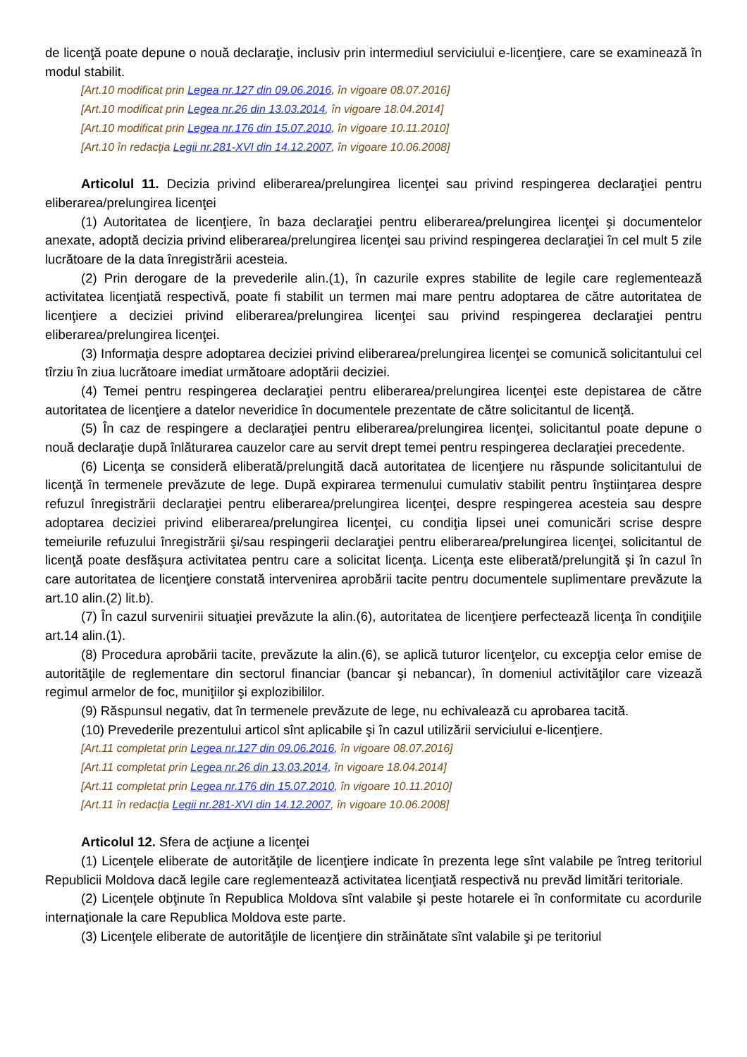de licenţă poate depune o nouă declaraţie, inclusiv prin intermediul serviciului e-licenţiere, care se examinează în modul stabilit.
[Art.10 modificat prin Legea nr.127 din 09.06.2016, în vigoare 08.07.2016]
[Art.10 modificat prin Legea nr.26 din 13.03.2014, în vigoare 18.04.2014]
[Art.10 modificat prin Legea nr.176 din 15.07.2010, în vigoare 10.11.2010]
[Art.10 în redacţia Legii nr.281-XVI din 14.12.2007, în vigoare 10.06.2008]
Articolul 11. Decizia privind eliberarea/prelungirea licenţei sau privind respingerea declaraţiei pentru eliberarea/prelungirea licenţei
(1) Autoritatea de licenţiere, în baza declaraţiei pentru eliberarea/prelungirea licenţei şi documentelor anexate, adoptă decizia privind eliberarea/prelungirea licenţei sau privind respingerea declaraţiei în cel mult 5 zile lucrătoare de la data înregistrării acesteia.
(2) Prin derogare de la prevederile alin.(1), în cazurile expres stabilite de legile care reglementează activitatea licenţiată respectivă, poate fi stabilit un termen mai mare pentru adoptarea de către autoritatea de licenţiere a deciziei privind eliberarea/prelungirea licenţei sau privind respingerea declaraţiei pentru eliberarea/prelungirea licenţei.
(3) Informaţia despre adoptarea deciziei privind eliberarea/prelungirea licenţei se comunică solicitantului cel tîrziu în ziua lucrătoare imediat următoare adoptării deciziei.
(4) Temei pentru respingerea declaraţiei pentru eliberarea/prelungirea licenţei este depistarea de către autoritatea de licenţiere a datelor neveridice în documentele prezentate de către solicitantul de licenţă.
(5) În caz de respingere a declaraţiei pentru eliberarea/prelungirea licenţei, solicitantul poate depune o nouă declaraţie după înlăturarea cauzelor care au servit drept temei pentru respingerea declaraţiei precedente.
(6) Licenţa se consideră eliberată/prelungită dacă autoritatea de licenţiere nu răspunde solicitantului de licenţă în termenele prevăzute de lege. După expirarea termenului cumulativ stabilit pentru înştiinţarea despre refuzul înregistrării declaraţiei pentru eliberarea/prelungirea licenţei, despre respingerea acesteia sau despre adoptarea deciziei privind eliberarea/prelungirea licenţei, cu condiţia lipsei unei comunicări scrise despre temeiurile refuzului înregistrării şi/sau respingerii declaraţiei pentru eliberarea/prelungirea licenţei, solicitantul de licenţă poate desfăşura activitatea pentru care a solicitat licenţa. Licenţa este eliberată/prelungită şi în cazul în care autoritatea de licenţiere constată intervenirea aprobării tacite pentru documentele suplimentare prevăzute la art.10 alin.(2) lit.b).
(7) În cazul survenirii situaţiei prevăzute la alin.(6), autoritatea de licenţiere perfectează licenţa în condiţiile art.14 alin.(1).
(8) Procedura aprobării tacite, prevăzute la alin.(6), se aplică tuturor licenţelor, cu excepţia celor emise de autorităţile de reglementare din sectorul financiar (bancar şi nebancar), în domeniul activităţilor care vizează regimul armelor de foc, muniţiilor şi explozibililor.
(9) Răspunsul negativ, dat în termenele prevăzute de lege, nu echivalează cu aprobarea tacită.
(10) Prevederile prezentului articol sînt aplicabile şi în cazul utilizării serviciului e-licenţiere.
[Art.11 completat prin Legea nr.127 din 09.06.2016, în vigoare 08.07.2016]
[Art.11 completat prin Legea nr.26 din 13.03.2014, în vigoare 18.04.2014]
[Art.11 completat prin Legea nr.176 din 15.07.2010, în vigoare 10.11.2010]
[Art.11 în redacţia Legii nr.281-XVI din 14.12.2007, în vigoare 10.06.2008]
Articolul 12. Sfera de acţiune a licenţei
(1) Licenţele eliberate de autorităţile de licenţiere indicate în prezenta lege sînt valabile pe întreg teritoriul Republicii Moldova dacă legile care reglementează activitatea licenţiată respectivă nu prevăd limitări teritoriale.
(2) Licenţele obţinute în Republica Moldova sînt valabile şi peste hotarele ei în conformitate cu acordurile internaţionale la care Republica Moldova este parte.
(3) Licenţele eliberate de autorităţile de licenţiere din străinătate sînt valabile şi pe teritoriul